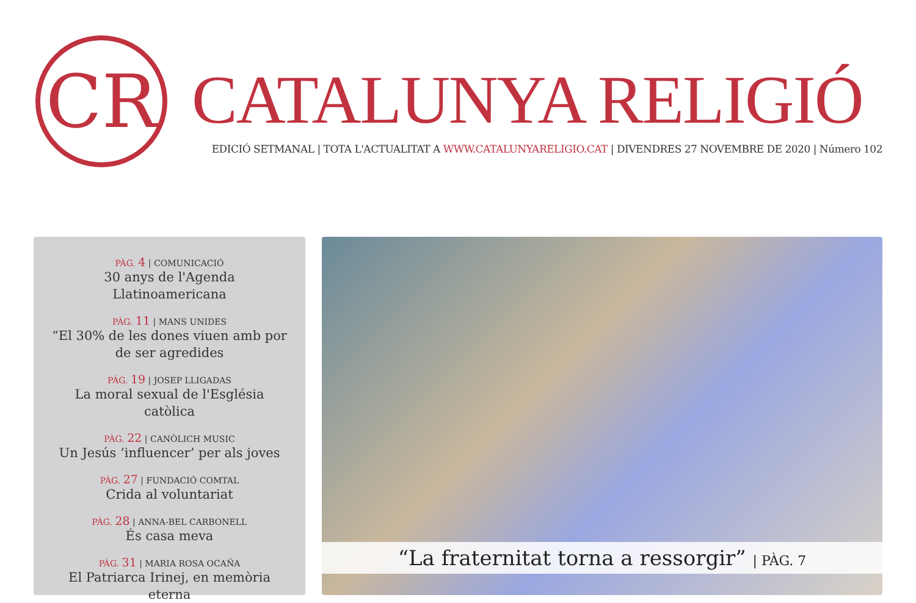CR
CATALUNYA RELIGIÓ
EDICIÓ SETMANAL | TOTA L'ACTUALITAT A WWW.CATALUNYARELIGIO.CAT | DIVENDRES 27 NOVEMBRE DE 2020 | Número 102
PÀG. 4 | COMUNICACIÓ
30 anys de l'Agenda Llatinoamericana
PÀG. 11 | MANS UNIDES
“El 30% de les dones viuen amb por de ser agredides
PÀG. 19 | JOSEP LLIGADAS
La moral sexual de l'Església catòlica
PÀG. 22 | CANÒLICH MUSIC
Un Jesús ‘influencer’ per als joves
PÀG. 27 | FUNDACIÓ COMTAL
Crida al voluntariat
PÀG. 28 | ANNA-BEL CARBONELL
És casa meva
PÀG. 31 | MARIA ROSA OCAÑA
El Patriarca Irinej, en memòria eterna
“La fraternitat torna a ressorgir” | PÀG. 7